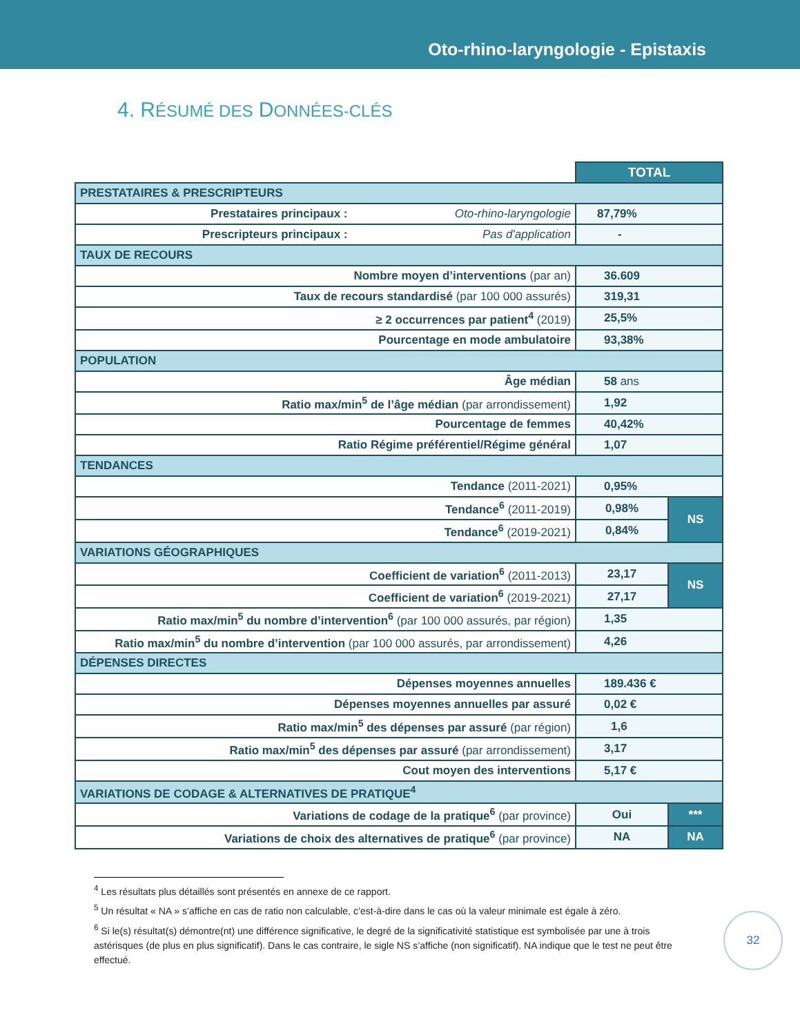Oto-rhino-laryngologie - Epistaxis
4. RÉSUMÉ DES DONNÉES-CLÉS
| | | TOTAL | |
| PRESTATAIRES & PRESCRIPTEURS | | | |
| Prestataires principaux : | Oto-rhino-laryngologie | 87,79% | |
| Prescripteurs principaux : | Pas d'application | - | |
| TAUX DE RECOURS | | | |
| Nombre moyen d’interventions (par an) | | 36.609 | |
| Taux de recours standardisé (par 100 000 assurés) | | 319,31 | |
| ≥ 2 occurrences par patient<sup>4</sup> (2019) | | 25,5% | |
| Pourcentage en mode ambulatoire | | 93,38% | |
| POPULATION | | | |
| Âge médian | | 58 ans | |
| Ratio max/min<sup>5</sup> de l’âge médian (par arrondissement) | | 1,92 | |
| Pourcentage de femmes | | 40,42% | |
| Ratio Régime préférentiel/Régime général | | 1,07 | |
| TENDANCES | | | |
| Tendance (2011-2021) | | 0,95% | |
| Tendance<sup>6</sup> (2011-2019) | | 0,98% | NS |
| Tendance<sup>6</sup> (2019-2021) | | 0,84% | |
| VARIATIONS GÉOGRAPHIQUES | | | |
| Coefficient de variation<sup>6</sup> (2011-2013) | | 23,17 | NS |
| Coefficient de variation<sup>6</sup> (2019-2021) | | 27,17 | |
| Ratio max/min<sup>5</sup> du nombre d’intervention<sup>6</sup> (par 100 000 assurés, par région) | | 1,35 | |
| Ratio max/min<sup>5</sup> du nombre d’intervention (par 100 000 assurés, par arrondissement) | | 4,26 | |
| DÉPENSES DIRECTES | | | |
| Dépenses moyennes annuelles | | 189.436 € | |
| Dépenses moyennes annuelles par assuré | | 0,02 € | |
| Ratio max/min<sup>5</sup> des dépenses par assuré (par région) | | 1,6 | |
| Ratio max/min<sup>5</sup> des dépenses par assuré (par arrondissement) | | 3,17 | |
| Cout moyen des interventions | | 5,17 € | |
| VARIATIONS DE CODAGE & ALTERNATIVES DE PRATIQUE<sup>4</sup> | | | |
| Variations de codage de la pratique<sup>6</sup> (par province) | | Oui | *** |
| Variations de choix des alternatives de pratique<sup>6</sup> (par province) | | NA | NA |
<sup>4</sup> Les résultats plus détaillés sont présentés en annexe de ce rapport.
<sup>5</sup> Un résultat « NA » s’affiche en cas de ratio non calculable, c’est-à-dire dans le cas où la valeur minimale est égale à zéro.
<sup>6</sup> Si le(s) résultat(s) démontre(nt) une différence significative, le degré de la significativité statistique est symbolisée par une à trois astérisques (de plus en plus significatif). Dans le cas contraire, le sigle NS s’affiche (non significatif). NA indique que le test ne peut être effectué.
32